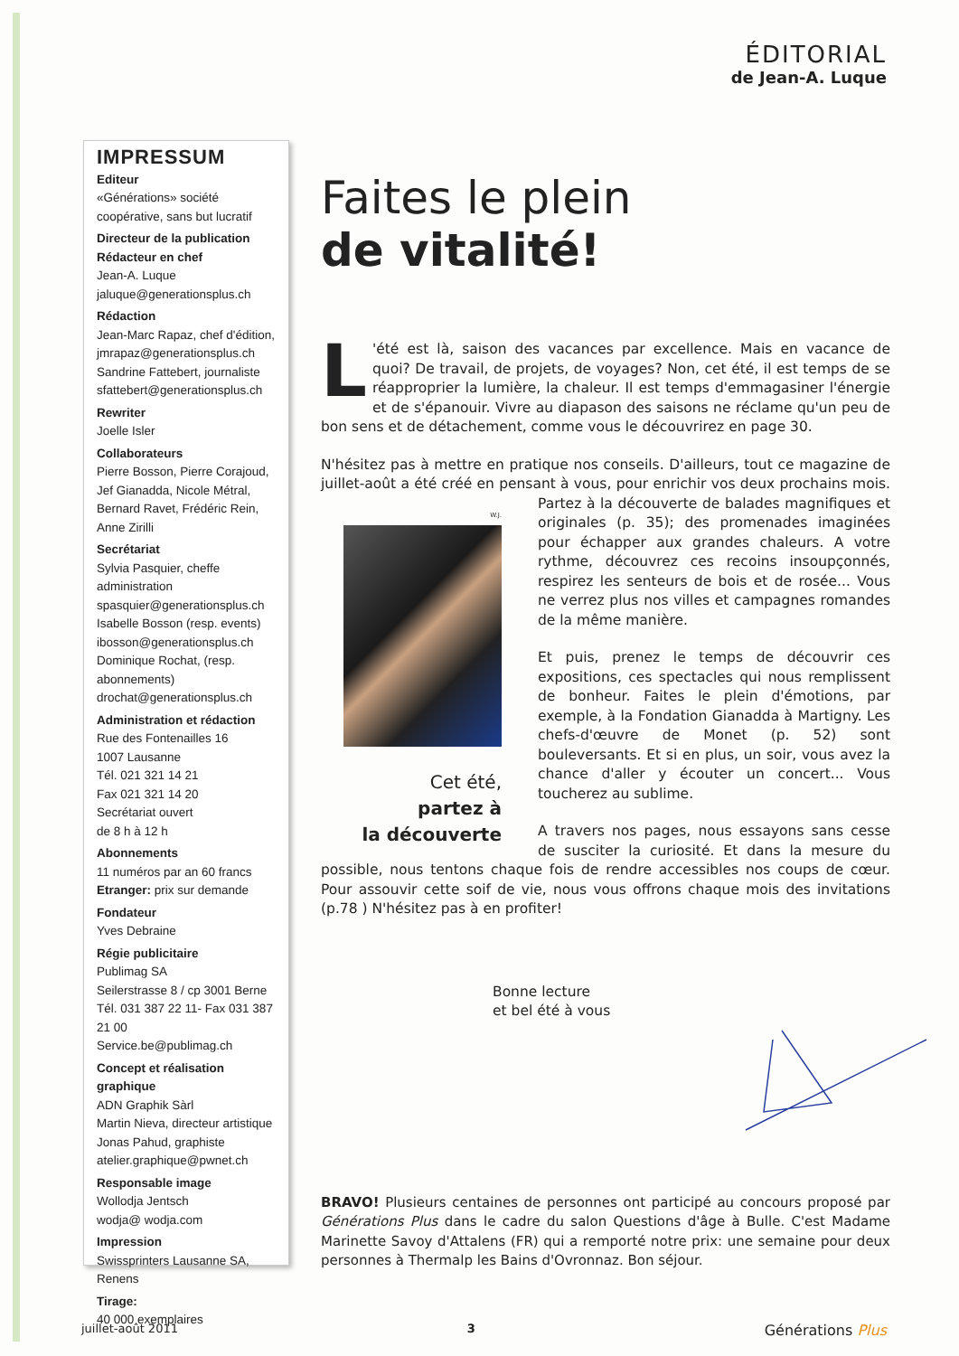ÉDITORIAL
de Jean-A. Luque
IMPRESSUM
Editeur
«Générations» société coopérative, sans but lucratif
Directeur de la publication
Rédacteur en chef
Jean-A. Luque
jaluque@generationsplus.ch
Rédaction
Jean-Marc Rapaz, chef d'édition,
jmrapaz@generationsplus.ch
Sandrine Fattebert, journaliste
sfattebert@generationsplus.ch
Rewriter
Joelle Isler
Collaborateurs
Pierre Bosson, Pierre Corajoud, Jef Gianadda, Nicole Métral, Bernard Ravet, Frédéric Rein, Anne Zirilli
Secrétariat
Sylvia Pasquier, cheffe administration
spasquier@generationsplus.ch
Isabelle Bosson (resp. events)
ibosson@generationsplus.ch
Dominique Rochat, (resp. abonnements)
drochat@generationsplus.ch
Administration et rédaction
Rue des Fontenailles 16
1007 Lausanne
Tél. 021 321 14 21
Fax 021 321 14 20
Secrétariat ouvert
de 8 h à 12 h
Abonnements
11 numéros par an 60 francs
Etranger: prix sur demande
Fondateur
Yves Debraine
Régie publicitaire
Publimag SA
Seilerstrasse 8 / cp 3001 Berne
Tél. 031 387 22 11- Fax 031 387 21 00
Service.be@publimag.ch
Concept et réalisation graphique
ADN Graphik Sàrl
Martin Nieva, directeur artistique
Jonas Pahud, graphiste
atelier.graphique@pwnet.ch
Responsable image
Wollodja Jentsch
wodja@ wodja.com
Impression
Swissprinters Lausanne SA, Renens
Tirage:
40 000 exemplaires
Faites le plein
de vitalité!
L 'été est là, saison des vacances par excellence. Mais en vacance de quoi? De travail, de projets, de voyages? Non, cet été, il est temps de se réapproprier la lumière, la chaleur. Il est temps d'emmagasiner l'énergie et de s'épanouir. Vivre au diapason des saisons ne réclame qu'un peu de bon sens et de détachement, comme vous le découvrirez en page 30.
N'hésitez pas à mettre en pratique nos conseils. D'ailleurs, tout ce magazine de juillet-août a été créé en pensant à vous, pour enrichir vos W.J.
Cet été,
partez à
la découverte deux prochains mois. Partez à la découverte de balades magnifiques et originales (p. 35); des promenades imaginées pour échapper aux grandes chaleurs. A votre rythme, découvrez ces recoins insoupçonnés, respirez les senteurs de bois et de rosée... Vous ne verrez plus nos villes et campagnes romandes de la même manière.
Et puis, prenez le temps de découvrir ces expositions, ces spectacles qui nous remplissent de bonheur. Faites le plein d'émotions, par exemple, à la Fondation Gianadda à Martigny. Les chefs-d'œuvre de Monet (p. 52) sont bouleversants. Et si en plus, un soir, vous avez la chance d'aller y écouter un concert... Vous toucherez au sublime.
A travers nos pages, nous essayons sans cesse de susciter la curiosité. Et dans la mesure du possible, nous tentons chaque fois de rendre accessibles nos coups de cœur. Pour assouvir cette soif de vie, nous vous offrons chaque mois des invitations (p.78 ) N'hésitez pas à en profiter!
Bonne lecture
et bel été à vous
BRAVO! Plusieurs centaines de personnes ont participé au concours proposé par Générations Plus dans le cadre du salon Questions d'âge à Bulle. C'est Madame Marinette Savoy d'Attalens (FR) qui a remporté notre prix: une semaine pour deux personnes à Thermalp les Bains d'Ovronnaz. Bon séjour.
juillet-août 2011 3 Générations Plus